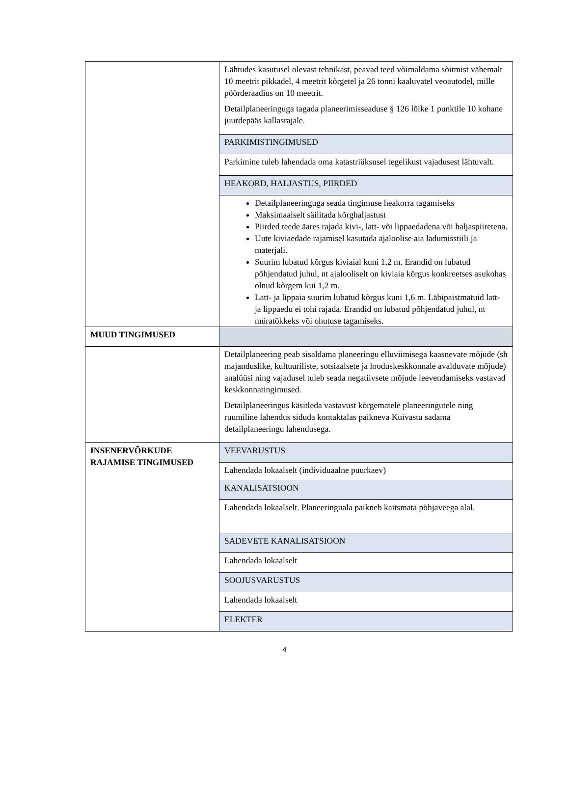| | Lähtudes kasutusel olevast tehnikast, peavad teed võimaldama sõitmist vähemalt 10 meetrit pikkadel, 4 meetrit kõrgetel ja 26 tonni kaaluvatel veoautodel, mille pöörderaadius on 10 meetrit. Detailplaneeringuga tagada planeerimisseaduse § 126 lõike 1 punktile 10 kohane juurdepääs kallasrajale. |
| | PARKIMISTINGIMUSED |
| | Parkimine tuleb lahendada oma katastriüksusel tegelikust vajadusest lähtuvalt. |
| | HEAKORD, HALJASTUS, PIIRDED |
| | Detailplaneeringuga seada tingimuse heakorra tagamiseks Maksimaalselt säilitada kõrghaljastust Piirded teede äares rajada kivi-, latt- või lippaedadena või haljaspiiretena. Uute kiviaedade rajamisel kasutada ajaloolise aia ladumisstiili ja materjali. Suurim lubatud kõrgus kiviaial kuni 1,2 m. Erandid on lubatud põhjendatud juhul, nt ajalooliselt on kiviaia kõrgus konkreetses asukohas olnud kõrgem kui 1,2 m. Latt- ja lippaia suurim lubatud kõrgus kuni 1,6 m. Läbipaistmatuid latt- ja lippaedu ei tohi rajada. Erandid on lubatud põhjendatud juhul, nt müratõkkeks või ohutuse tagamiseks. |
| MUUD TINGIMUSED | |
| | Detailplaneering peab sisaldama planeeringu elluviimisega kaasnevate mõjude (sh majanduslike, kultuuriliste, sotsiaalsete ja looduskeskkonnale avalduvate mõjude) analüüsi ning vajadusel tuleb seada negatiivsete mõjude leevendamiseks vastavad keskkonnatingimused. Detailplaneeringus käsitleda vastavust kõrgematele planeeringutele ning ruumiline lahendus siduda kontaktalas paikneva Kuivastu sadama detailplaneeringu lahendusega. |
| INSENERVÕRKUDE RAJAMISE TINGIMUSED | VEEVARUSTUS |
| | Lahendada lokaalselt (individuaalne puurkaev) |
| | KANALISATSIOON |
| | Lahendada lokaalselt. Planeeringuala paikneb kaitsmata põhjaveega alal. |
| | SADEVETE KANALISATSIOON |
| | Lahendada lokaalselt |
| | SOOJUSVARUSTUS |
| | Lahendada lokaalselt |
| | ELEKTER |
4